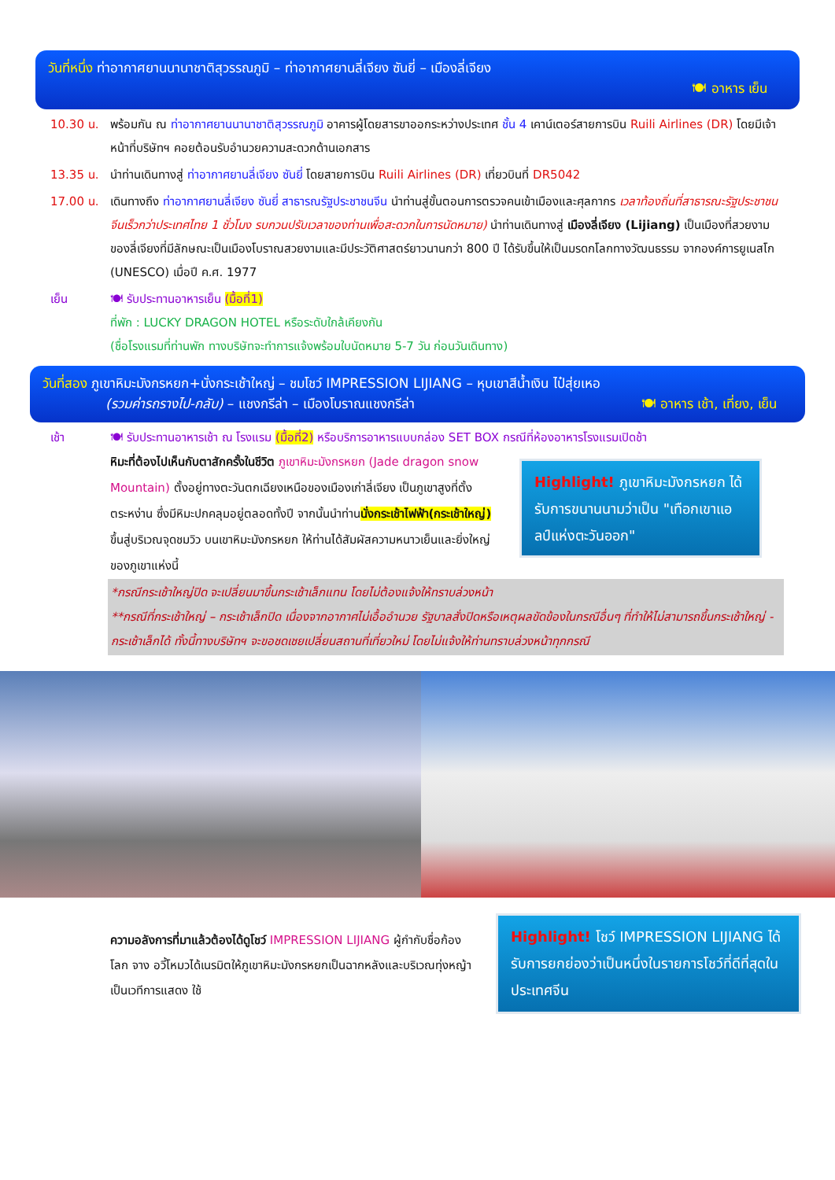วันที่หนึ่ง ท่าอากาศยานนานาชาติสุวรรณภูมิ – ท่าอากาศยานลี่เจียง ซันยี่ – เมืองลี่เจียง
🍽 อาหาร เย็น
10.30 น. พร้อมกัน ณ ท่าอากาศยานนานาชาติสุวรรณภูมิ อาคารผู้โดยสารขาออกระหว่างประเทศ ชั้น 4 เคาน์เตอร์สายการบิน Ruili Airlines (DR) โดยมีเจ้าหน้าที่บริษัทฯ คอยต้อนรับอำนวยความสะดวกด้านเอกสาร
13.35 น. นำท่านเดินทางสู่ ท่าอากาศยานลี่เจียง ซันยี่ โดยสายการบิน Ruili Airlines (DR) เที่ยวบินที่ DR5042
17.00 น. เดินทางถึง ท่าอากาศยานลี่เจียง ซันยี่ สาธารณรัฐประชาชนจีน นำท่านสู่ขั้นตอนการตรวจคนเข้าเมืองและศุลกากร เวลาท้องถิ่นที่สาธารณะรัฐประชาชนจีนเร็วกว่าประเทศไทย 1 ชั่วโมง รบกวนปรับเวลาของท่านเพื่อสะดวกในการนัดหมาย) นำท่านเดินทางสู่ เมืองลี่เจียง (Lijiang) เป็นเมืองที่สวยงามของลี่เจียงที่มีลักษณะเป็นเมืองโบราณสวยงามและมีประวัติศาสตร์ยาวนานกว่า 800 ปี ได้รับขึ้นให้เป็นมรดกโลกทางวัฒนธรรม จากองค์การยูเนสโก (UNESCO) เมื่อปี ค.ศ. 1977
เย็น 🍽 รับประทานอาหารเย็น (มื้อที่1)
ที่พัก : LUCKY DRAGON HOTEL หรือระดับใกล้เคียงกัน
(ชื่อโรงแรมที่ท่านพัก ทางบริษัทจะทำการแจ้งพร้อมใบนัดหมาย 5-7 วัน ก่อนวันเดินทาง)
วันที่สอง ภูเขาหิมะมังกรหยก+นั่งกระเช้าใหญ่ – ชมโชว์ IMPRESSION LIJIANG – หุบเขาสีน้ำเงิน ไป๋สุ่ยเหอ
(รวมค่ารถรางไป-กลับ) – แชงกรีล่า – เมืองโบราณแชงกรีล่า 🍽 อาหาร เช้า, เที่ยง, เย็น
เช้า 🍽 รับประทานอาหารเช้า ณ โรงแรม (มื้อที่2) หรือบริการอาหารแบบกล่อง SET BOX กรณีที่ห้องอาหารโรงแรมเปิดช้า
หิมะที่ต้องไปเห็นกับตาสักครั้งในชีวิต ภูเขาหิมะมังกรหยก (Jade dragon snow Mountain) ตั้งอยู่ทางตะวันตกเฉียงเหนือของเมืองเก่าลี่เจียง เป็นภูเขาสูงที่ตั้งตระหง่าน ซึ่งมีหิมะปกคลุมอยู่ตลอดทั้งปี จากนั้นนำท่านนั่งกระเช้าไฟฟ้า(กระเช้าใหญ่) ขึ้นสู่บริเวณจุดชมวิว บนเขาหิมะมังกรหยก ให้ท่านได้สัมผัสความหนาวเย็นและยิ่งใหญ่ของภูเขาแห่งนี้
Highlight! ภูเขาหิมะมังกรหยก ได้รับการขนานนามว่าเป็น "เทือกเขาแอลป์แห่งตะวันออก"
*กรณีกระเช้าใหญ่ปิด จะเปลี่ยนมาขึ้นกระเช้าเล็กแทน โดยไม่ต้องแจ้งให้ทราบล่วงหน้า
**กรณีที่กระเช้าใหญ่ – กระเช้าเล็กปิด เนื่องจากอากาศไม่เอื้ออำนวย รัฐบาลสั่งปิดหรือเหตุผลขัดข้องในกรณีอื่นๆ ที่ทำให้ไม่สามารถขึ้นกระเช้าใหญ่ - กระเช้าเล็กได้ ทั้งนี้ทางบริษัทฯ จะขอชดเชยเปลี่ยนสถานที่เที่ยวใหม่ โดยไม่แจ้งให้ท่านทราบล่วงหน้าทุกกรณี
ความอลังการที่มาแล้วต้องได้ดูโชว์ IMPRESSION LIJIANG ผู้กำกับชื่อก้องโลก จาง อวี้โหมวได้เนรมิตให้ภูเขาหิมะมังกรหยกเป็นฉากหลังและบริเวณทุ่งหญ้าเป็นเวทีการแสดง ใช้
Highlight! โชว์ IMPRESSION LIJIANG ได้รับการยกย่องว่าเป็นหนึ่งในรายการโชว์ที่ดีที่สุดในประเทศจีน